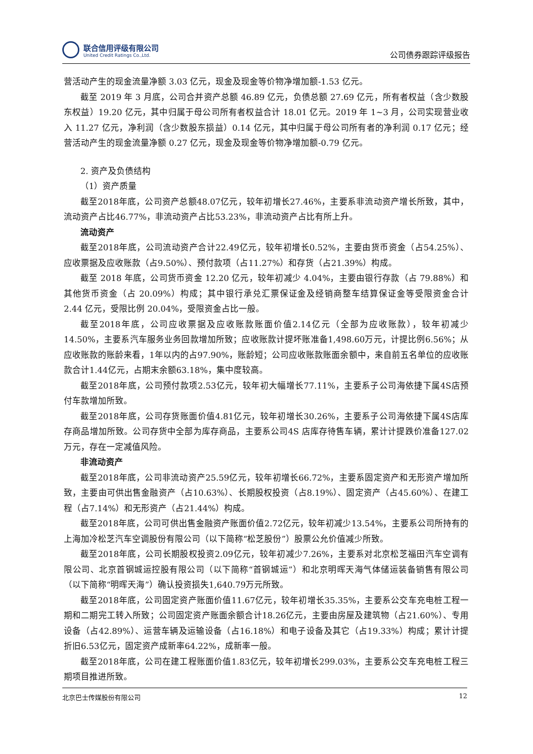联合信用评级有限公司
United Credit Ratings Co.,Ltd.
公司债券跟踪评级报告
营活动产生的现金流量净额 3.03 亿元，现金及现金等价物净增加额-1.53 亿元。
截至 2019 年 3 月底，公司合并资产总额 46.89 亿元，负债总额 27.69 亿元，所有者权益（含少数股东权益）19.20 亿元，其中归属于母公司所有者权益合计 18.01 亿元。2019 年 1~3 月，公司实现营业收入 11.27 亿元，净利润（含少数股东损益）0.14 亿元，其中归属于母公司所有者的净利润 0.17 亿元；经营活动产生的现金流量净额 0.27 亿元，现金及现金等价物净增加额-0.79 亿元。
2. 资产及负债结构
（1）资产质量
截至2018年底，公司资产总额48.07亿元，较年初增长27.46%，主要系非流动资产增长所致，其中，流动资产占比46.77%，非流动资产占比53.23%，非流动资产占比有所上升。
流动资产
截至2018年底，公司流动资产合计22.49亿元，较年初增长0.52%，主要由货币资金（占54.25%）、应收票据及应收账款（占9.50%）、预付款项（占11.27%）和存货（占21.39%）构成。
截至 2018 年底，公司货币资金 12.20 亿元，较年初减少 4.04%，主要由银行存款（占 79.88%）和其他货币资金（占 20.09%）构成；其中银行承兑汇票保证金及经销商整车结算保证金等受限资金合计 2.44 亿元，受限比例 20.04%，受限资金占比一般。
截至2018年底，公司应收票据及应收账款账面价值2.14亿元（全部为应收账款），较年初减少14.50%，主要系汽车服务业务回款增加所致；应收账款计提坏账准备1,498.60万元，计提比例6.56%；从应收账款的账龄来看，1年以内的占97.90%，账龄短；公司应收账款账面余额中，来自前五名单位的应收账款合计1.44亿元，占期末余额63.18%，集中度较高。
截至2018年底，公司预付款项2.53亿元，较年初大幅增长77.11%，主要系子公司海依捷下属4S店预付车款增加所致。
截至2018年底，公司存货账面价值4.81亿元，较年初增长30.26%，主要系子公司海依捷下属4S店库存商品增加所致。公司存货中全部为库存商品，主要系公司4S 店库存待售车辆，累计计提跌价准备127.02万元，存在一定减值风险。
非流动资产
截至2018年底，公司非流动资产25.59亿元，较年初增长66.72%，主要系固定资产和无形资产增加所致，主要由可供出售金融资产（占10.63%）、长期股权投资（占8.19%）、固定资产（占45.60%）、在建工程（占7.14%）和无形资产（占21.44%）构成。
截至2018年底，公司可供出售金融资产账面价值2.72亿元，较年初减少13.54%，主要系公司所持有的上海加冷松芝汽车空调股份有限公司（以下简称“松芝股份”）股票公允价值减少所致。
截至2018年底，公司长期股权投资2.09亿元，较年初减少7.26%，主要系对北京松芝福田汽车空调有限公司、北京首钢城运控股有限公司（以下简称“首钢城运”）和北京明晖天海气体储运装备销售有限公司（以下简称“明晖天海”）确认投资损失1,640.79万元所致。
截至2018年底，公司固定资产账面价值11.67亿元，较年初增长35.35%，主要系公交车充电桩工程一期和二期完工转入所致；公司固定资产账面余额合计18.26亿元，主要由房屋及建筑物（占21.60%）、专用设备（占42.89%）、运营车辆及运输设备（占16.18%）和电子设备及其它（占19.33%）构成；累计计提折旧6.53亿元，固定资产成新率64.22%，成新率一般。
截至2018年底，公司在建工程账面价值1.83亿元，较年初增长299.03%，主要系公交车充电桩工程三期项目推进所致。
北京巴士传媒股份有限公司 12